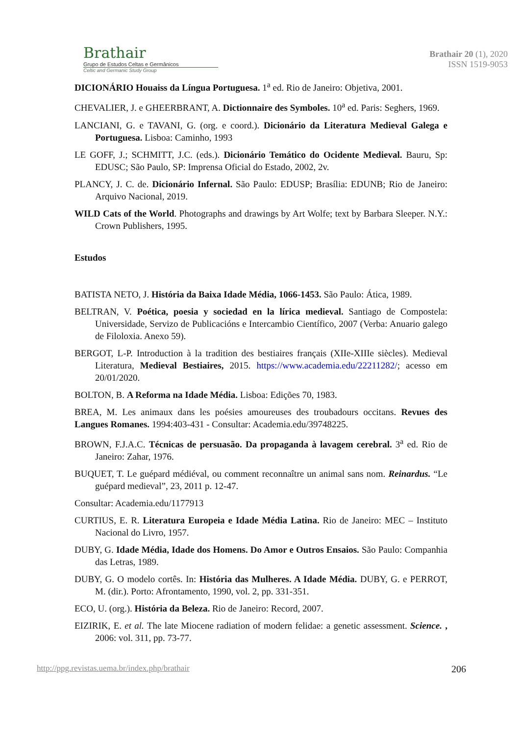Brathair
Grupo de Estudos Celtas e Germânicos
Celtic and Germanic Study Group
Brathair 20 (1), 2020
ISSN 1519-9053
DICIONÁRIO Houaiss da Língua Portuguesa. 1<sup>a</sup> ed. Rio de Janeiro: Objetiva, 2001.
CHEVALIER, J. e GHEERBRANT, A. Dictionnaire des Symboles. 10<sup>a</sup> ed. Paris: Seghers, 1969.
LANCIANI, G. e TAVANI, G. (org. e coord.). Dicionário da Literatura Medieval Galega e Portuguesa. Lisboa: Caminho, 1993
LE GOFF, J.; SCHMITT, J.C. (eds.). Dicionário Temático do Ocidente Medieval. Bauru, Sp: EDUSC; São Paulo, SP: Imprensa Oficial do Estado, 2002, 2v.
PLANCY, J. C. de. Dicionário Infernal. São Paulo: EDUSP; Brasília: EDUNB; Rio de Janeiro: Arquivo Nacional, 2019.
WILD Cats of the World. Photographs and drawings by Art Wolfe; text by Barbara Sleeper. N.Y.: Crown Publishers, 1995.
Estudos
BATISTA NETO, J. História da Baixa Idade Média, 1066-1453. São Paulo: Ática, 1989.
BELTRAN, V. Poética, poesia y sociedad en la lírica medieval. Santiago de Compostela: Universidade, Servizo de Publicacións e Intercambio Científico, 2007 (Verba: Anuario galego de Filoloxia. Anexo 59).
BERGOT, L-P. Introduction à la tradition des bestiaires français (XIIe-XIIIe siècles). Medieval Literatura, Medieval Bestiaires, 2015. https://www.academia.edu/22211282/; acesso em 20/01/2020.
BOLTON, B. A Reforma na Idade Média. Lisboa: Edições 70, 1983.
BREA, M. Les animaux dans les poésies amoureuses des troubadours occitans. Revues des Langues Romanes. 1994:403-431 - Consultar: Academia.edu/39748225.
BROWN, F.J.A.C. Técnicas de persuasão. Da propaganda à lavagem cerebral. 3<sup>a</sup> ed. Rio de Janeiro: Zahar, 1976.
BUQUET, T. Le guépard médiéval, ou comment reconnaître un animal sans nom. Reinardus. “Le guépard medieval”, 23, 2011 p. 12-47.
Consultar: Academia.edu/1177913
CURTIUS, E. R. Literatura Europeia e Idade Média Latina. Rio de Janeiro: MEC – Instituto Nacional do Livro, 1957.
DUBY, G. Idade Média, Idade dos Homens. Do Amor e Outros Ensaios. São Paulo: Companhia das Letras, 1989.
DUBY, G. O modelo cortês. In: História das Mulheres. A Idade Média. DUBY, G. e PERROT, M. (dir.). Porto: Afrontamento, 1990, vol. 2, pp. 331-351.
ECO, U. (org.). História da Beleza. Rio de Janeiro: Record, 2007.
EIZIRIK, E. et al. The late Miocene radiation of modern felidae: a genetic assessment. Science. , 2006: vol. 311, pp. 73-77.
http://ppg.revistas.uema.br/index.php/brathair 206